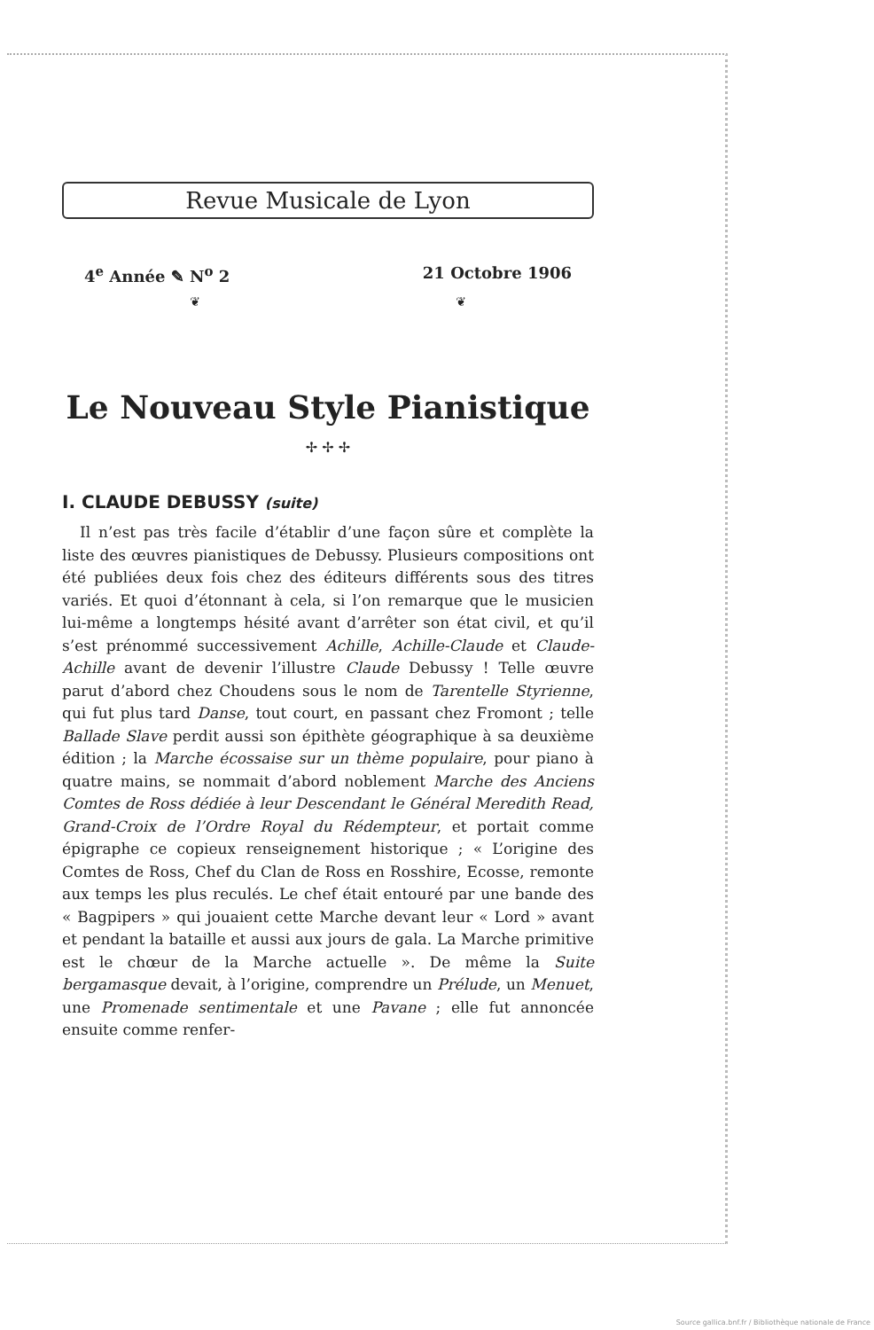Revue Musicale de Lyon
4<sup>e</sup> Année ✎ N<sup>o</sup> 2 21 Octobre 1906
❦ ❦
Le Nouveau Style Pianistique
✢ ✢ ✢
I. CLAUDE DEBUSSY (suite)
Il n’est pas très facile d’établir d’une façon sûre et complète la liste des œuvres pianistiques de Debussy. Plusieurs compositions ont été publiées deux fois chez des éditeurs différents sous des titres variés. Et quoi d’étonnant à cela, si l’on remarque que le musicien lui-même a longtemps hésité avant d’arrêter son état civil, et qu’il s’est prénommé successivement Achille, Achille-Claude et Claude-Achille avant de devenir l’illustre Claude Debussy ! Telle œuvre parut d’abord chez Choudens sous le nom de Tarentelle Styrienne, qui fut plus tard Danse, tout court, en passant chez Fromont ; telle Ballade Slave perdit aussi son épithète géographique à sa deuxième édition ; la Marche écossaise sur un thème populaire, pour piano à quatre mains, se nommait d’abord noblement Marche des Anciens Comtes de Ross dédiée à leur Descendant le Général Meredith Read, Grand-Croix de l’Ordre Royal du Rédempteur, et portait comme épigraphe ce copieux renseignement historique ; « L’origine des Comtes de Ross, Chef du Clan de Ross en Rosshire, Ecosse, remonte aux temps les plus reculés. Le chef était entouré par une bande des « Bagpipers » qui jouaient cette Marche devant leur « Lord » avant et pendant la bataille et aussi aux jours de gala. La Marche primitive est le chœur de la Marche actuelle ». De même la Suite bergamasque devait, à l’origine, comprendre un Prélude, un Menuet, une Promenade sentimentale et une Pavane ; elle fut annoncée ensuite comme renfer-
Source gallica.bnf.fr / Bibliothèque nationale de France